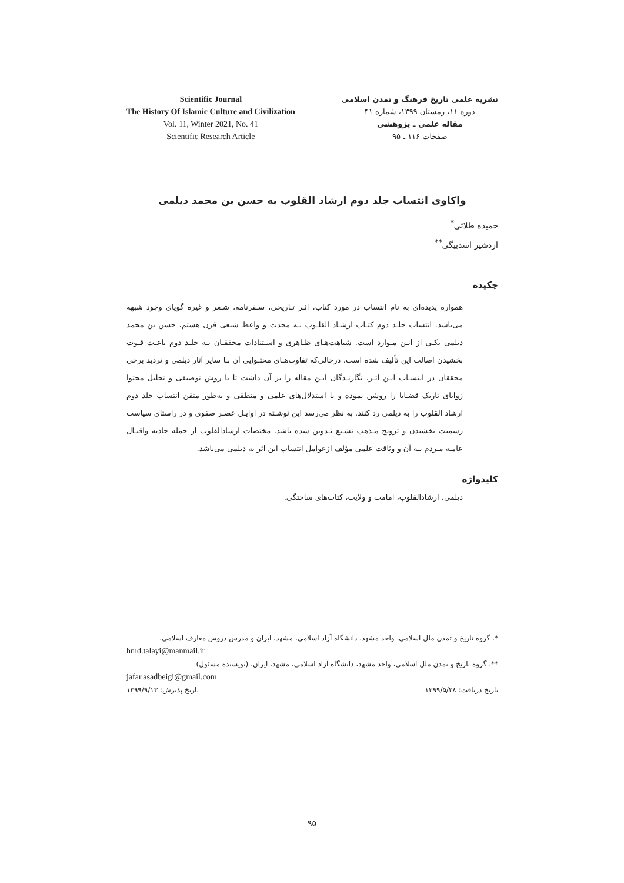Scientific Journal
The History Of Islamic Culture and Civilization
Vol. 11, Winter 2021, No. 41
Scientific Research Article
نشریه علمی تاریخ فرهنگ و تمدن اسلامی
دوره ۱۱، زمستان ۱۳۹۹، شماره ۴۱
مقاله علمی ـ پژوهشی
صفحات ۱۱۶ ـ ۹۵
واکاوی انتساب جلد دوم ارشاد القلوب به حسن بن محمد دیلمی
حمیده طلائی<sup>*</sup>
اردشیر اسدبیگی<sup>**</sup>
چکیده
همواره پدیده‌ای به نام انتساب در مورد کتاب، اثـر تـاریخی، سـفرنامه، شـعر و غیره گویای وجود شبهه می‌باشد. انتساب جلـد دوم کتـاب ارشـاد القلـوب بـه محدث و واعظ شیعی قرن هشتم، حسن بن محمد دیلمی یکـی از ایـن مـوارد است. شباهت‌هـای ظـاهری و اسـتنادات محققـان بـه جلـد دوم باعـث قـوت بخشیدن اصالت این تألیف شده است. درحالی‌که تفاوت‌هـای محتـوایی آن بـا سایر آثار دیلمی و تردید برخی محققان در انتسـاب ایـن اثـر، نگارنـدگان ایـن مقاله را بر آن داشت تا با روش توصیفی و تحلیل محتوا زوایای تاریک قضـایا را روشن نموده و با استدلال‌های علمی و منطقی و به‌طور متقن انتساب جلد دوم ارشاد القلوب را به دیلمی رد کنند. به نظر می‌رسد این نوشـته در اوایـل عصـر صفوی و در راستای سیاست رسمیت بخشیدن و ترویج مـذهب تشـیع تـدوین شده باشد. مختصات ارشادالقلوب از جمله جاذبه واقبـال عامـه مـردم بـه آن و وثاقت علمی مؤلف ازعوامل انتساب این اثر به دیلمی می‌باشد.
کلیدواژه
دیلمی، ارشادالقلوب، امامت و ولایت، کتاب‌های ساختگی.
*. گروه تاریخ و تمدن ملل اسلامی، واحد مشهد، دانشگاه آزاد اسلامی، مشهد، ایران و مدرس دروس معارف اسلامی.
hmd.talayi@manmail.ir
**. گروه تاریخ و تمدن ملل اسلامی، واحد مشهد، دانشگاه آزاد اسلامی، مشهد، ایران. (نویسنده مسئول)
jafar.asadbeigi@gmail.com
تاریخ دریافت: ۱۳۹۹/۵/۲۸ تاریخ پذیرش: ۱۳۹۹/۹/۱۳
۹۵